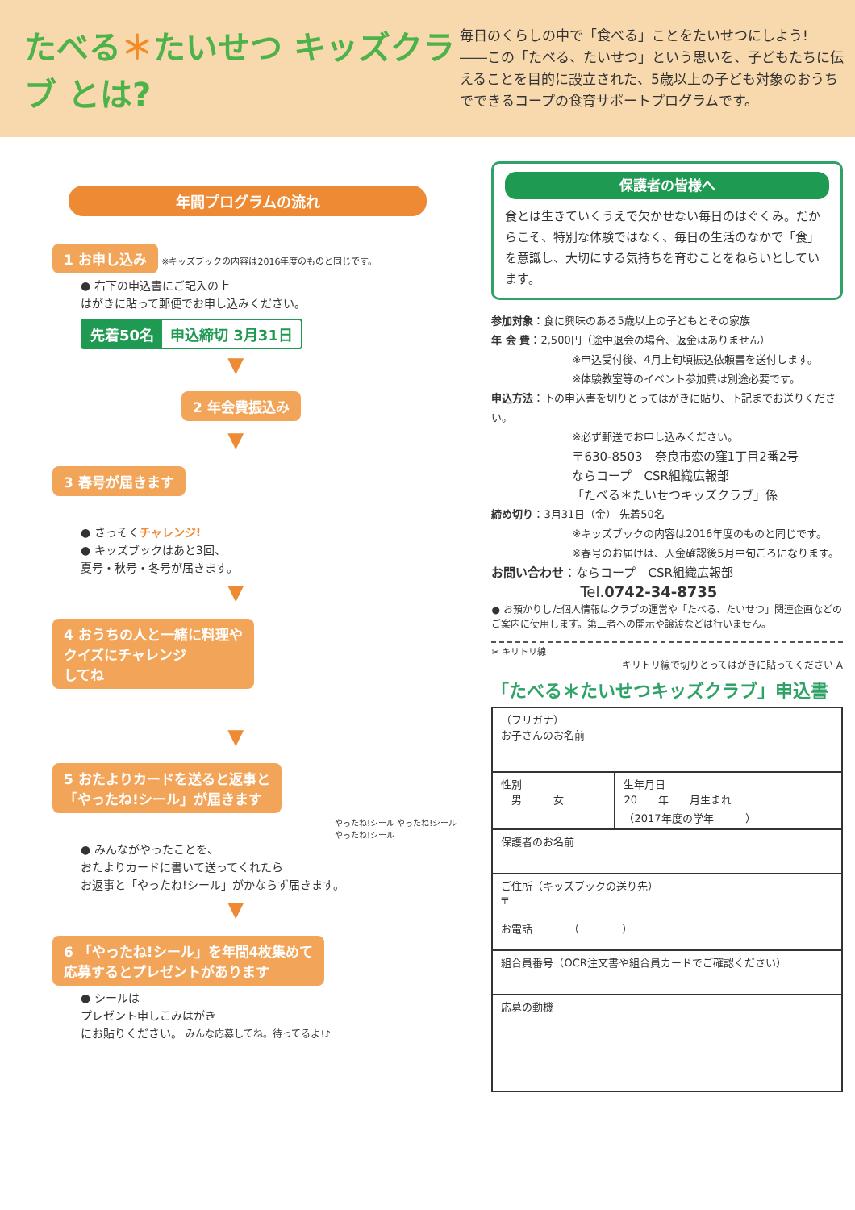たべる＊たいせつ キッズクラブ とは?
毎日のくらしの中で「食べる」ことをたいせつにしよう!
――この「たべる、たいせつ」という思いを、子どもたちに伝えることを目的に設立された、5歳以上の子ども対象のおうちでできるコープの食育サポートプログラムです。
年間プログラムの流れ
1 お申し込み
※キッズブックの内容は2016年度のものと同じです。
● 右下の申込書にご記入の上
はがきに貼って郵便でお申し込みください。
先着50名 申込締切 3月31日
▼
2 年会費振込み
▼
3 春号が届きます
● さっそくチャレンジ!
● キッズブックはあと3回、
夏号・秋号・冬号が届きます。
▼
4 おうちの人と一緒に料理や
クイズにチャレンジ
してね
▼
5 おたよりカードを送ると返事と
「やったね!シール」が届きます
やったね!シール やったね!シール やったね!シール
● みんながやったことを、
おたよりカードに書いて送ってくれたら
お返事と「やったね!シール」がかならず届きます。
▼
6 「やったね!シール」を年間4枚集めて
応募するとプレゼントがあります
● シールは
プレゼント申しこみはがき
にお貼りください。 みんな応募してね。待ってるよ!♪
保護者の皆様へ
食とは生きていくうえで欠かせない毎日のはぐくみ。だからこそ、特別な体験ではなく、毎日の生活のなかで「食」を意識し、大切にする気持ちを育むことをねらいとしています。
参加対象：食に興味のある5歳以上の子どもとその家族
年 会 費：2,500円（途中退会の場合、返金はありません）
※申込受付後、4月上旬頃振込依頼書を送付します。
※体験教室等のイベント参加費は別途必要です。
申込方法：下の申込書を切りとってはがきに貼り、下記までお送りください。
※必ず郵送でお申し込みください。
〒630-8503　奈良市恋の窪1丁目2番2号
ならコープ　CSR組織広報部
「たべる＊たいせつキッズクラブ」係
締め切り：3月31日（金） 先着50名
※キッズブックの内容は2016年度のものと同じです。
※春号のお届けは、入金確認後5月中旬ごろになります。
お問い合わせ：ならコープ　CSR組織広報部
Tel.0742-34-8735
● お預かりした個人情報はクラブの運営や「たべる、たいせつ」関連企画などのご案内に使用します。第三者への開示や譲渡などは行いません。
✂ キリトリ線
キリトリ線で切りとってはがきに貼ってください A
「たべる＊たいせつキッズクラブ」申込書
| （フリガナ） お子さんのお名前 | |
| 性別 男 女 | 生年月日 20 年 月生まれ （2017年度の学年 ） |
| 保護者のお名前 | |
| ご住所（キッズブックの送り先） 〒 お電話 （ ） | |
| 組合員番号（OCR注文書や組合員カードでご確認ください） | |
| 応募の動機 | |